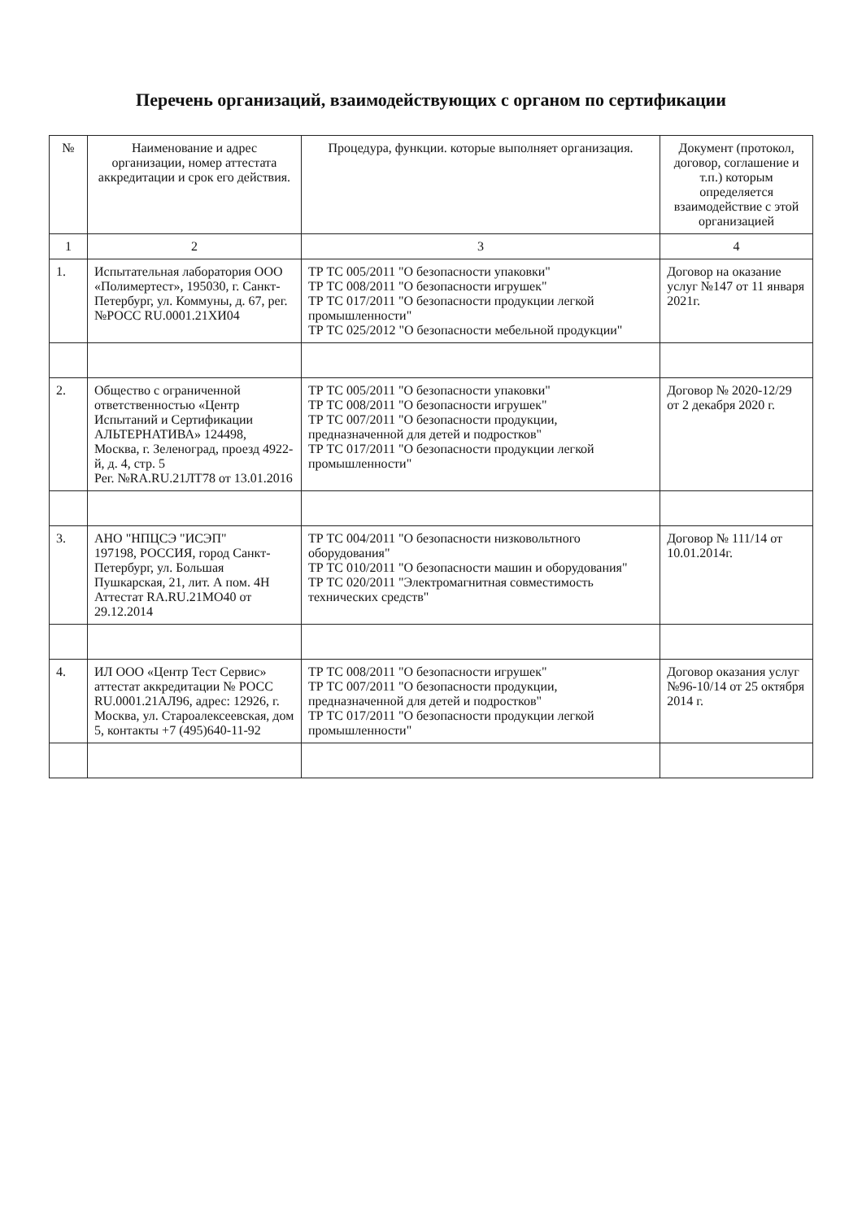Перечень организаций, взаимодействующих с органом по сертификации
| № | Наименование и адрес организации, номер аттестата аккредитации и срок его действия. | Процедура, функции. которые выполняет организация. | Документ (протокол, договор, соглашение и т.п.) которым определяется взаимодействие с этой организацией |
| --- | --- | --- | --- |
| 1 | 2 | 3 | 4 |
| 1. | Испытательная лаборатория ООО «Полимертест», 195030, г. Санкт-Петербург, ул. Коммуны, д. 67, рег. №РОСС RU.0001.21ХИ04 | ТР ТС 005/2011 "О безопасности упаковки" ТР ТС 008/2011 "О безопасности игрушек" ТР ТС 017/2011 "О безопасности продукции легкой промышленности" ТР ТС 025/2012 "О безопасности мебельной продукции" | Договор на оказание услуг №147 от 11 января 2021г. |
| 2. | Общество с ограниченной ответственностью «Центр Испытаний и Сертификации АЛЬТЕРНАТИВА» 124498, Москва, г. Зеленоград, проезд 4922-й, д. 4, стр. 5 Рег. №RA.RU.21ЛТ78 от 13.01.2016 | ТР ТС 005/2011 "О безопасности упаковки" ТР ТС 008/2011 "О безопасности игрушек" ТР ТС 007/2011 "О безопасности продукции, предназначенной для детей и подростков" ТР ТС 017/2011 "О безопасности продукции легкой промышленности" | Договор № 2020-12/29 от 2 декабря 2020 г. |
| 3. | АНО "НПЦСЭ "ИСЭП" 197198, РОССИЯ, город Санкт-Петербург, ул. Большая Пушкарская, 21, лит. А пом. 4Н Аттестат RA.RU.21МО40 от 29.12.2014 | ТР ТС 004/2011 "О безопасности низковольтного оборудования" ТР ТС 010/2011 "О безопасности машин и оборудования" ТР ТС 020/2011 "Электромагнитная совместимость технических средств" | Договор № 111/14 от 10.01.2014г. |
| 4. | ИЛ ООО «Центр Тест Сервис» аттестат аккредитации № РОСС RU.0001.21АЛ96, адрес: 12926, г. Москва, ул. Старoалексеевская, дом 5, контакты +7 (495)640-11-92 | ТР ТС 008/2011 "О безопасности игрушек" ТР ТС 007/2011 "О безопасности продукции, предназначенной для детей и подростков" ТР ТС 017/2011 "О безопасности продукции легкой промышленности" | Договор оказания услуг №96-10/14 от 25 октября 2014 г. |